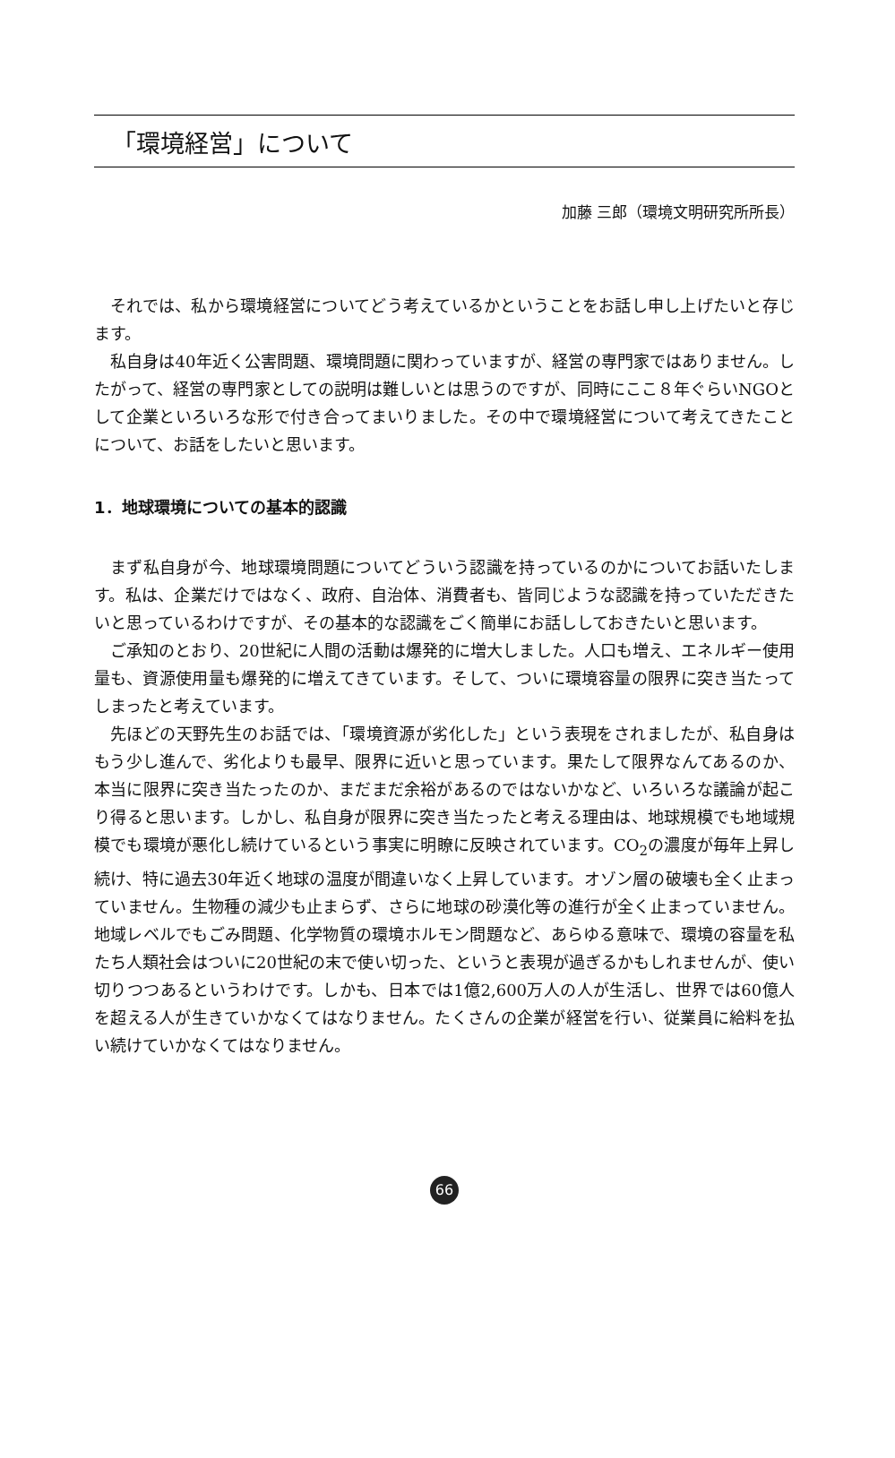「環境経営」について
加藤 三郎（環境文明研究所所長）
それでは、私から環境経営についてどう考えているかということをお話し申し上げたいと存じます。
私自身は40年近く公害問題、環境問題に関わっていますが、経営の専門家ではありません。したがって、経営の専門家としての説明は難しいとは思うのですが、同時にここ８年ぐらいNGOとして企業といろいろな形で付き合ってまいりました。その中で環境経営について考えてきたことについて、お話をしたいと思います。
1．地球環境についての基本的認識
まず私自身が今、地球環境問題についてどういう認識を持っているのかについてお話いたします。私は、企業だけではなく、政府、自治体、消費者も、皆同じような認識を持っていただきたいと思っているわけですが、その基本的な認識をごく簡単にお話ししておきたいと思います。
ご承知のとおり、20世紀に人間の活動は爆発的に増大しました。人口も増え、エネルギー使用量も、資源使用量も爆発的に増えてきています。そして、ついに環境容量の限界に突き当たってしまったと考えています。
先ほどの天野先生のお話では、「環境資源が劣化した」という表現をされましたが、私自身はもう少し進んで、劣化よりも最早、限界に近いと思っています。果たして限界なんてあるのか、本当に限界に突き当たったのか、まだまだ余裕があるのではないかなど、いろいろな議論が起こり得ると思います。しかし、私自身が限界に突き当たったと考える理由は、地球規模でも地域規模でも環境が悪化し続けているという事実に明瞭に反映されています。CO<sub>2</sub>の濃度が毎年上昇し続け、特に過去30年近く地球の温度が間違いなく上昇しています。オゾン層の破壊も全く止まっていません。生物種の減少も止まらず、さらに地球の砂漠化等の進行が全く止まっていません。地域レベルでもごみ問題、化学物質の環境ホルモン問題など、あらゆる意味で、環境の容量を私たち人類社会はついに20世紀の末で使い切った、というと表現が過ぎるかもしれませんが、使い切りつつあるというわけです。しかも、日本では1億2,600万人の人が生活し、世界では60億人を超える人が生きていかなくてはなりません。たくさんの企業が経営を行い、従業員に給料を払い続けていかなくてはなりません。
66